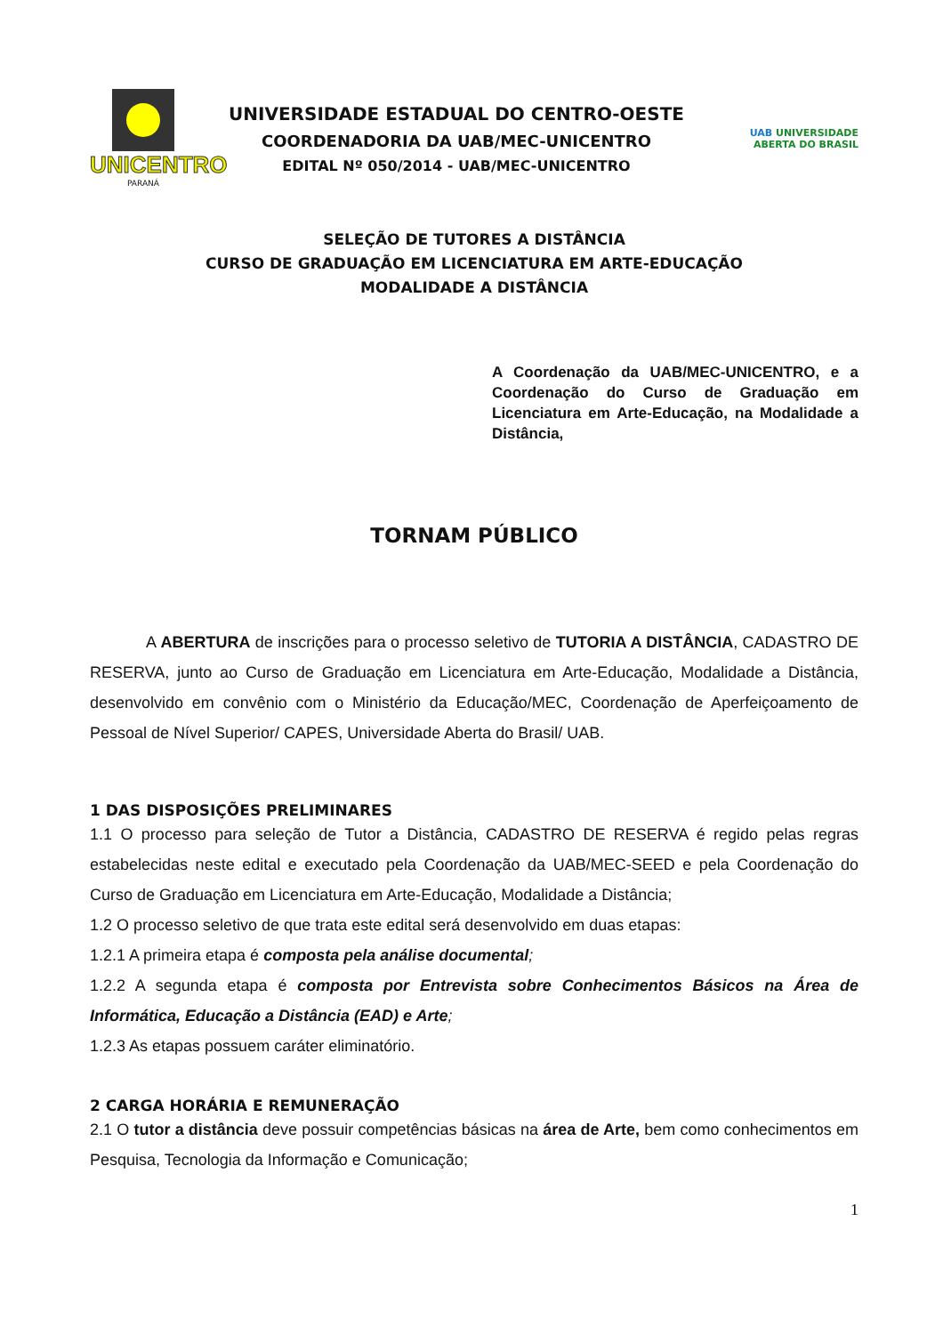UNICENTRO
PARANÁ
UNIVERSIDADE ESTADUAL DO CENTRO-OESTE
COORDENADORIA DA UAB/MEC-UNICENTRO
EDITAL Nº 050/2014 - UAB/MEC-UNICENTRO
UAB UNIVERSIDADE
ABERTA DO BRASIL
SELEÇÃO DE TUTORES A DISTÂNCIA
CURSO DE GRADUAÇÃO EM LICENCIATURA EM ARTE-EDUCAÇÃO
MODALIDADE A DISTÂNCIA
A Coordenação da UAB/MEC-UNICENTRO, e a Coordenação do Curso de Graduação em Licenciatura em Arte-Educação, na Modalidade a Distância,
TORNAM PÚBLICO
A ABERTURA de inscrições para o processo seletivo de TUTORIA A DISTÂNCIA, CADASTRO DE RESERVA, junto ao Curso de Graduação em Licenciatura em Arte-Educação, Modalidade a Distância, desenvolvido em convênio com o Ministério da Educação/MEC, Coordenação de Aperfeiçoamento de Pessoal de Nível Superior/ CAPES, Universidade Aberta do Brasil/ UAB.
1 DAS DISPOSIÇÕES PRELIMINARES
1.1 O processo para seleção de Tutor a Distância, CADASTRO DE RESERVA é regido pelas regras estabelecidas neste edital e executado pela Coordenação da UAB/MEC-SEED e pela Coordenação do Curso de Graduação em Licenciatura em Arte-Educação, Modalidade a Distância;
1.2 O processo seletivo de que trata este edital será desenvolvido em duas etapas:
1.2.1 A primeira etapa é composta pela análise documental;
1.2.2 A segunda etapa é composta por Entrevista sobre Conhecimentos Básicos na Área de Informática, Educação a Distância (EAD) e Arte;
1.2.3 As etapas possuem caráter eliminatório.
2 CARGA HORÁRIA E REMUNERAÇÃO
2.1 O tutor a distância deve possuir competências básicas na área de Arte, bem como conhecimentos em Pesquisa, Tecnologia da Informação e Comunicação;
1